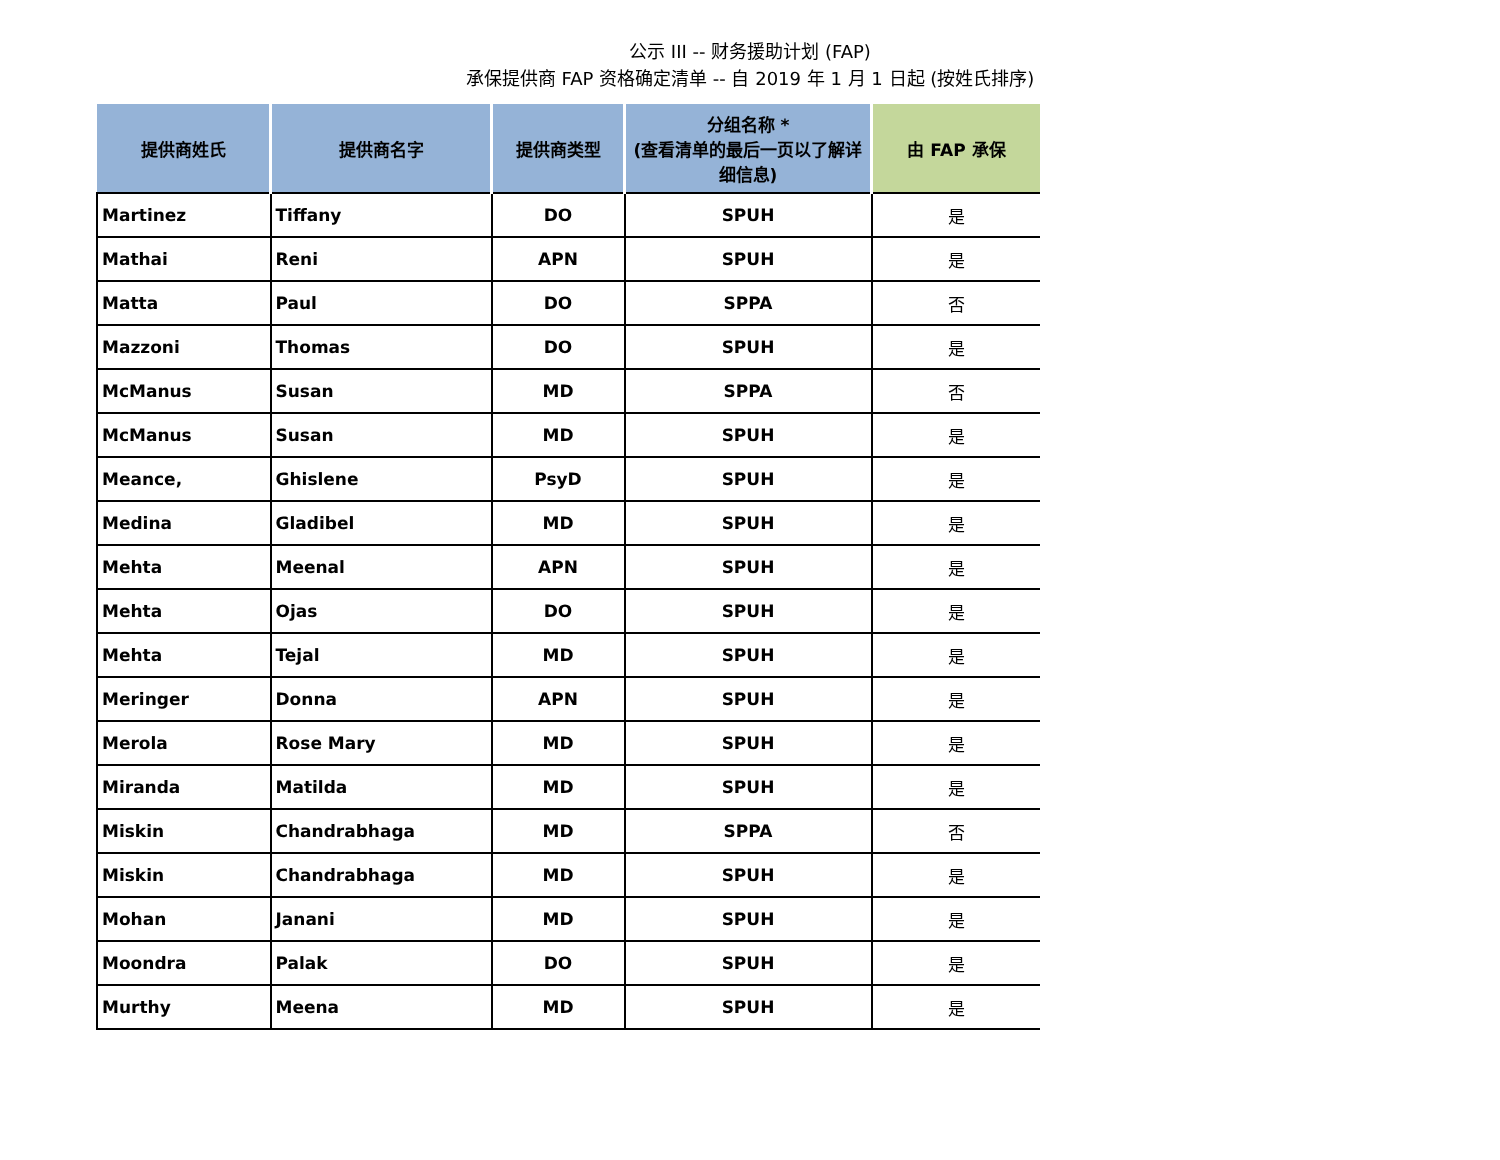公示 III -- 财务援助计划 (FAP)
承保提供商 FAP 资格确定清单 -- 自 2019 年 1 月 1 日起 (按姓氏排序)
| 提供商姓氏 | 提供商名字 | 提供商类型 | 分组名称 * (查看清单的最后一页以了解详细信息) | 由 FAP 承保 |
| --- | --- | --- | --- | --- |
| Martinez | Tiffany | DO | SPUH | 是 |
| Mathai | Reni | APN | SPUH | 是 |
| Matta | Paul | DO | SPPA | 否 |
| Mazzoni | Thomas | DO | SPUH | 是 |
| McManus | Susan | MD | SPPA | 否 |
| McManus | Susan | MD | SPUH | 是 |
| Meance, | Ghislene | PsyD | SPUH | 是 |
| Medina | Gladibel | MD | SPUH | 是 |
| Mehta | Meenal | APN | SPUH | 是 |
| Mehta | Ojas | DO | SPUH | 是 |
| Mehta | Tejal | MD | SPUH | 是 |
| Meringer | Donna | APN | SPUH | 是 |
| Merola | Rose Mary | MD | SPUH | 是 |
| Miranda | Matilda | MD | SPUH | 是 |
| Miskin | Chandrabhaga | MD | SPPA | 否 |
| Miskin | Chandrabhaga | MD | SPUH | 是 |
| Mohan | Janani | MD | SPUH | 是 |
| Moondra | Palak | DO | SPUH | 是 |
| Murthy | Meena | MD | SPUH | 是 |